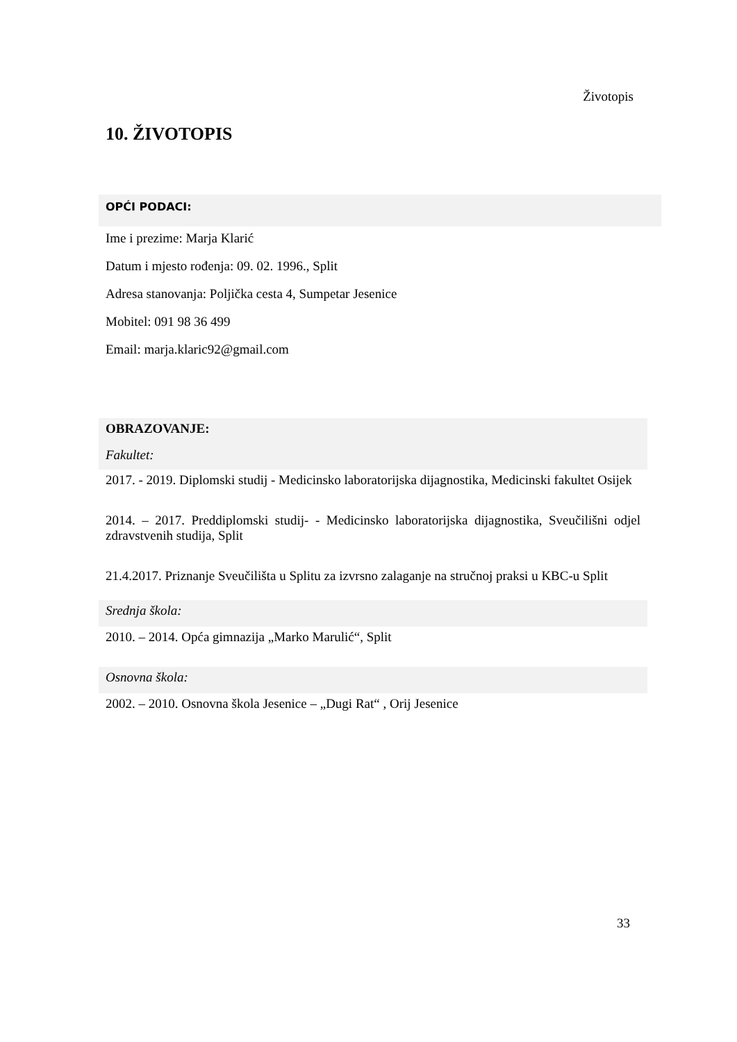Životopis
10. ŽIVOTOPIS
OPĆI PODACI:
Ime i prezime: Marja Klarić
Datum i mjesto rođenja: 09. 02. 1996., Split
Adresa stanovanja: Poljička cesta 4, Sumpetar Jesenice
Mobitel: 091 98 36 499
Email: marja.klaric92@gmail.com
OBRAZOVANJE:
Fakultet:
2017. - 2019. Diplomski studij - Medicinsko laboratorijska dijagnostika, Medicinski fakultet Osijek
2014. – 2017. Preddiplomski studij- - Medicinsko laboratorijska dijagnostika, Sveučilišni odjel zdravstvenih studija, Split
21.4.2017. Priznanje Sveučilišta u Splitu za izvrsno zalaganje na stručnoj praksi u KBC-u Split
Srednja škola:
2010. – 2014. Opća gimnazija „Marko Marulić“, Split
Osnovna škola:
2002. – 2010. Osnovna škola Jesenice – „Dugi Rat“ , Orij Jesenice
33